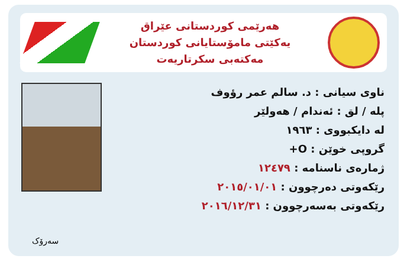هەرێمی کوردستانی عێراق
یەکێتی مامۆستایانی کوردستان
مەکتەبی سکرتاریەت
ناوی سیانی : د. سالم عمر رؤوف
پلە / لق : ئەندام / هەولێر
لە دایکبووی : ١٩٦٣
گروپی خوێن : O+
ژمارەی ناسنامە : ١٢٤٧٩
رێکەوتی دەرچوون : ٢٠١٥/٠١/٠١
رێکەوتی بەسەرچوون : ٢٠١٦/١٢/٣١
سەرۆک